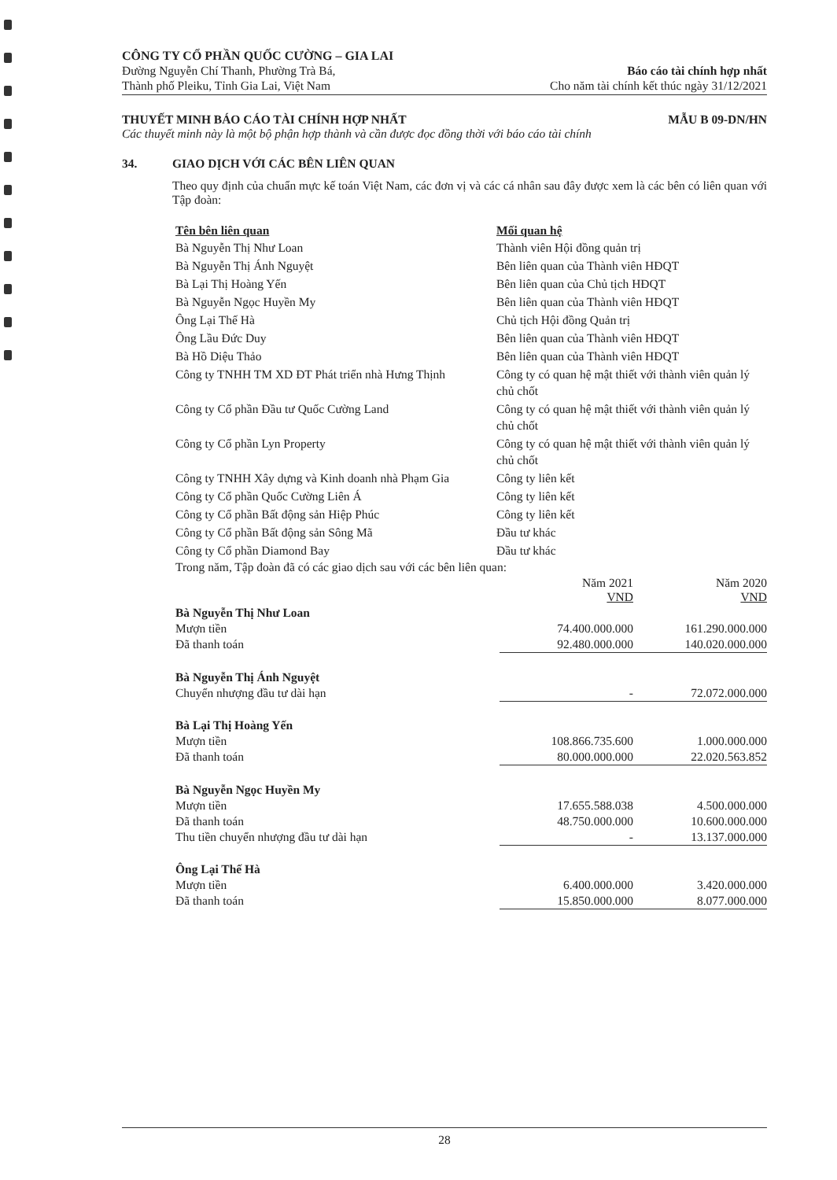CÔNG TY CỔ PHẦN QUỐC CƯỜNG – GIA LAI
Đường Nguyễn Chí Thanh, Phường Trà Bá,
Thành phố Pleiku, Tỉnh Gia Lai, Việt Nam
Báo cáo tài chính hợp nhất
Cho năm tài chính kết thúc ngày 31/12/2021
THUYẾT MINH BÁO CÁO TÀI CHÍNH HỢP NHẤT MẪU B 09-DN/HN
Các thuyết minh này là một bộ phận hợp thành và cần được đọc đồng thời với báo cáo tài chính
34. GIAO DỊCH VỚI CÁC BÊN LIÊN QUAN
Theo quy định của chuẩn mực kế toán Việt Nam, các đơn vị và các cá nhân sau đây được xem là các bên có liên quan với Tập đoàn:
| Tên bên liên quan | Mối quan hệ |
| --- | --- |
| Bà Nguyễn Thị Như Loan | Thành viên Hội đồng quản trị |
| Bà Nguyễn Thị Ánh Nguyệt | Bên liên quan của Thành viên HĐQT |
| Bà Lại Thị Hoàng Yến | Bên liên quan của Chủ tịch HĐQT |
| Bà Nguyễn Ngọc Huyền My | Bên liên quan của Thành viên HĐQT |
| Ông Lại Thế Hà | Chủ tịch Hội đồng Quản trị |
| Ông Lầu Đức Duy | Bên liên quan của Thành viên HĐQT |
| Bà Hồ Diệu Thảo | Bên liên quan của Thành viên HĐQT |
| Công ty TNHH TM XD ĐT Phát triển nhà Hưng Thịnh | Công ty có quan hệ mật thiết với thành viên quản lý chủ chốt |
| Công ty Cổ phần Đầu tư Quốc Cường Land | Công ty có quan hệ mật thiết với thành viên quản lý chủ chốt |
| Công ty Cổ phần Lyn Property | Công ty có quan hệ mật thiết với thành viên quản lý chủ chốt |
| Công ty TNHH Xây dựng và Kinh doanh nhà Phạm Gia | Công ty liên kết |
| Công ty Cổ phần Quốc Cường Liên Á | Công ty liên kết |
| Công ty Cổ phần Bất động sản Hiệp Phúc | Công ty liên kết |
| Công ty Cổ phần Bất động sản Sông Mã | Đầu tư khác |
| Công ty Cổ phần Diamond Bay | Đầu tư khác |
| Trong năm, Tập đoàn đã có các giao dịch sau với các bên liên quan: | | |
| | Năm 2021 VND | Năm 2020 VND |
| Bà Nguyễn Thị Như Loan | | |
| Mượn tiền | 74.400.000.000 | 161.290.000.000 |
| Đã thanh toán | 92.480.000.000 | 140.020.000.000 |
| Bà Nguyễn Thị Ánh Nguyệt | | |
| Chuyển nhượng đầu tư dài hạn | - | 72.072.000.000 |
| Bà Lại Thị Hoàng Yến | | |
| Mượn tiền | 108.866.735.600 | 1.000.000.000 |
| Đã thanh toán | 80.000.000.000 | 22.020.563.852 |
| Bà Nguyễn Ngọc Huyền My | | |
| Mượn tiền | 17.655.588.038 | 4.500.000.000 |
| Đã thanh toán | 48.750.000.000 | 10.600.000.000 |
| Thu tiền chuyển nhượng đầu tư dài hạn | - | 13.137.000.000 |
| Ông Lại Thế Hà | | |
| Mượn tiền | 6.400.000.000 | 3.420.000.000 |
| Đã thanh toán | 15.850.000.000 | 8.077.000.000 |
28